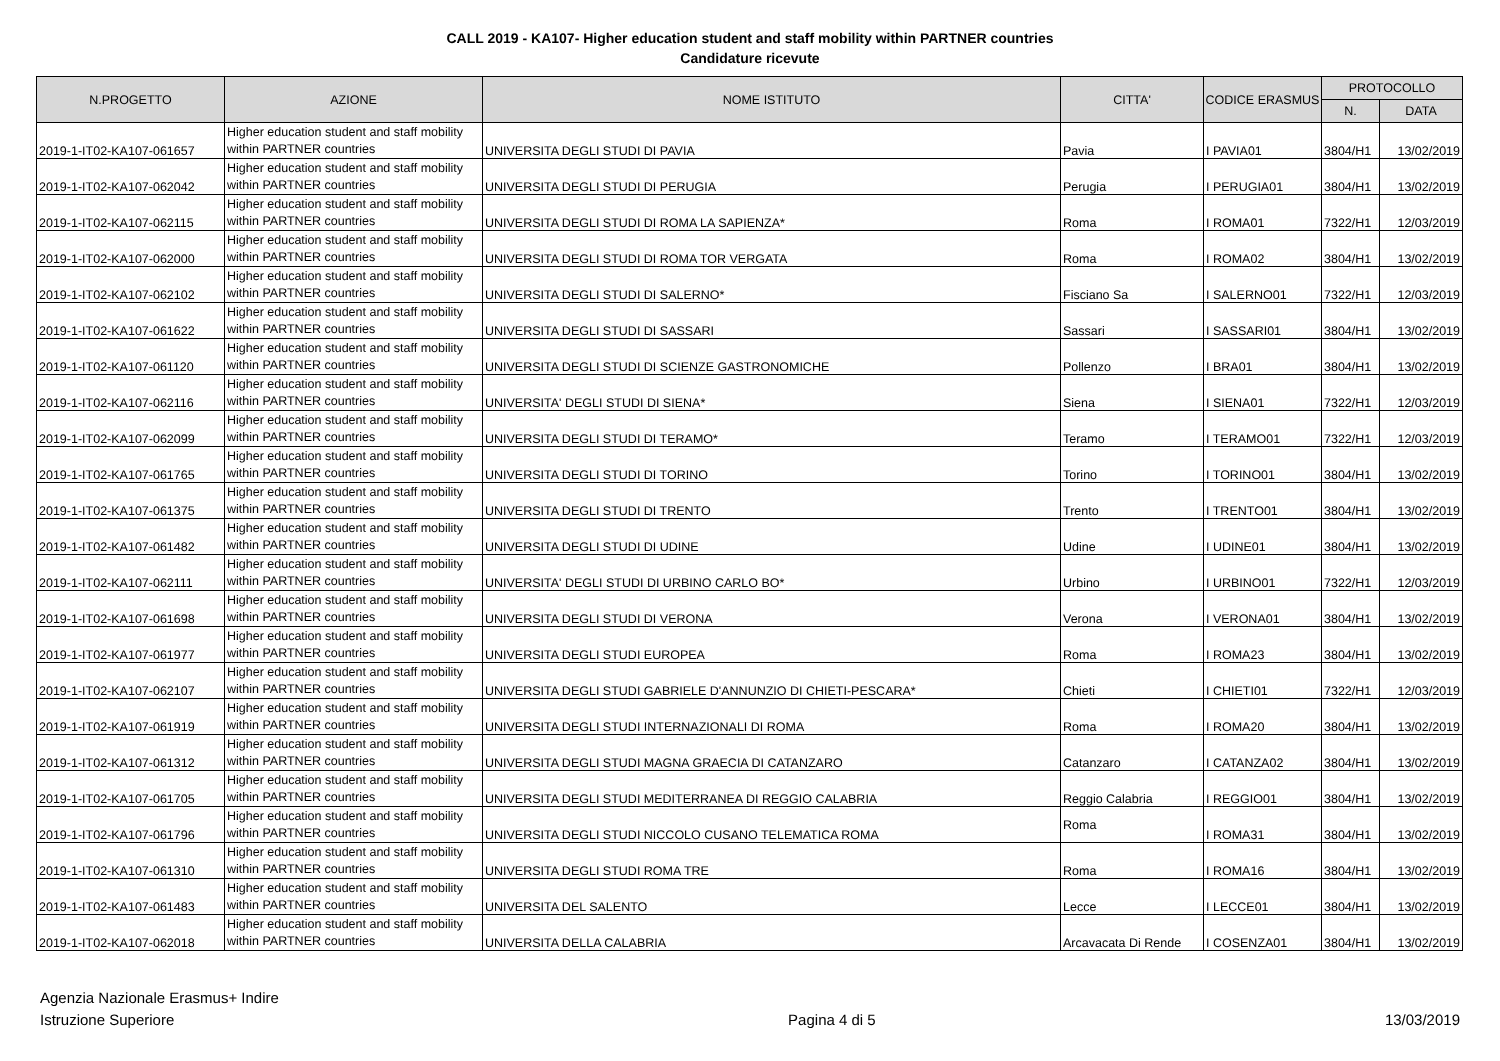CALL 2019 - KA107- Higher education student and staff mobility within PARTNER countries
Candidature ricevute
| N.PROGETTO | AZIONE | NOME ISTITUTO | CITTA' | CODICE ERASMUS | PROTOCOLLO | |
| --- | --- | --- | --- | --- | --- | --- |
| | | | | | N. | DATA |
| 2019-1-IT02-KA107-061657 | Higher education student and staff mobility within PARTNER countries | UNIVERSITA DEGLI STUDI DI PAVIA | Pavia | I PAVIA01 | 3804/H1 | 13/02/2019 |
| 2019-1-IT02-KA107-062042 | Higher education student and staff mobility within PARTNER countries | UNIVERSITA DEGLI STUDI DI PERUGIA | Perugia | I PERUGIA01 | 3804/H1 | 13/02/2019 |
| 2019-1-IT02-KA107-062115 | Higher education student and staff mobility within PARTNER countries | UNIVERSITA DEGLI STUDI DI ROMA LA SAPIENZA* | Roma | I ROMA01 | 7322/H1 | 12/03/2019 |
| 2019-1-IT02-KA107-062000 | Higher education student and staff mobility within PARTNER countries | UNIVERSITA DEGLI STUDI DI ROMA TOR VERGATA | Roma | I ROMA02 | 3804/H1 | 13/02/2019 |
| 2019-1-IT02-KA107-062102 | Higher education student and staff mobility within PARTNER countries | UNIVERSITA DEGLI STUDI DI SALERNO* | Fisciano Sa | I SALERNO01 | 7322/H1 | 12/03/2019 |
| 2019-1-IT02-KA107-061622 | Higher education student and staff mobility within PARTNER countries | UNIVERSITA DEGLI STUDI DI SASSARI | Sassari | I SASSARI01 | 3804/H1 | 13/02/2019 |
| 2019-1-IT02-KA107-061120 | Higher education student and staff mobility within PARTNER countries | UNIVERSITA DEGLI STUDI DI SCIENZE GASTRONOMICHE | Pollenzo | I BRA01 | 3804/H1 | 13/02/2019 |
| 2019-1-IT02-KA107-062116 | Higher education student and staff mobility within PARTNER countries | UNIVERSITA' DEGLI STUDI DI SIENA* | Siena | I SIENA01 | 7322/H1 | 12/03/2019 |
| 2019-1-IT02-KA107-062099 | Higher education student and staff mobility within PARTNER countries | UNIVERSITA DEGLI STUDI DI TERAMO* | Teramo | I TERAMO01 | 7322/H1 | 12/03/2019 |
| 2019-1-IT02-KA107-061765 | Higher education student and staff mobility within PARTNER countries | UNIVERSITA DEGLI STUDI DI TORINO | Torino | I TORINO01 | 3804/H1 | 13/02/2019 |
| 2019-1-IT02-KA107-061375 | Higher education student and staff mobility within PARTNER countries | UNIVERSITA DEGLI STUDI DI TRENTO | Trento | I TRENTO01 | 3804/H1 | 13/02/2019 |
| 2019-1-IT02-KA107-061482 | Higher education student and staff mobility within PARTNER countries | UNIVERSITA DEGLI STUDI DI UDINE | Udine | I UDINE01 | 3804/H1 | 13/02/2019 |
| 2019-1-IT02-KA107-062111 | Higher education student and staff mobility within PARTNER countries | UNIVERSITA' DEGLI STUDI DI URBINO CARLO BO* | Urbino | I URBINO01 | 7322/H1 | 12/03/2019 |
| 2019-1-IT02-KA107-061698 | Higher education student and staff mobility within PARTNER countries | UNIVERSITA DEGLI STUDI DI VERONA | Verona | I VERONA01 | 3804/H1 | 13/02/2019 |
| 2019-1-IT02-KA107-061977 | Higher education student and staff mobility within PARTNER countries | UNIVERSITA DEGLI STUDI EUROPEA | Roma | I ROMA23 | 3804/H1 | 13/02/2019 |
| 2019-1-IT02-KA107-062107 | Higher education student and staff mobility within PARTNER countries | UNIVERSITA DEGLI STUDI GABRIELE D'ANNUNZIO DI CHIETI-PESCARA* | Chieti | I CHIETI01 | 7322/H1 | 12/03/2019 |
| 2019-1-IT02-KA107-061919 | Higher education student and staff mobility within PARTNER countries | UNIVERSITA DEGLI STUDI INTERNAZIONALI DI ROMA | Roma | I ROMA20 | 3804/H1 | 13/02/2019 |
| 2019-1-IT02-KA107-061312 | Higher education student and staff mobility within PARTNER countries | UNIVERSITA DEGLI STUDI MAGNA GRAECIA DI CATANZARO | Catanzaro | I CATANZA02 | 3804/H1 | 13/02/2019 |
| 2019-1-IT02-KA107-061705 | Higher education student and staff mobility within PARTNER countries | UNIVERSITA DEGLI STUDI MEDITERRANEA DI REGGIO CALABRIA | Reggio Calabria | I REGGIO01 | 3804/H1 | 13/02/2019 |
| 2019-1-IT02-KA107-061796 | Higher education student and staff mobility within PARTNER countries | UNIVERSITA DEGLI STUDI NICCOLO CUSANO TELEMATICA ROMA | Roma | I ROMA31 | 3804/H1 | 13/02/2019 |
| 2019-1-IT02-KA107-061310 | Higher education student and staff mobility within PARTNER countries | UNIVERSITA DEGLI STUDI ROMA TRE | Roma | I ROMA16 | 3804/H1 | 13/02/2019 |
| 2019-1-IT02-KA107-061483 | Higher education student and staff mobility within PARTNER countries | UNIVERSITA DEL SALENTO | Lecce | I LECCE01 | 3804/H1 | 13/02/2019 |
| 2019-1-IT02-KA107-062018 | Higher education student and staff mobility within PARTNER countries | UNIVERSITA DELLA CALABRIA | Arcavacata Di Rende | I COSENZA01 | 3804/H1 | 13/02/2019 |
Agenzia Nazionale Erasmus+ Indire
Istruzione Superiore
Pagina 4 di 5
13/03/2019